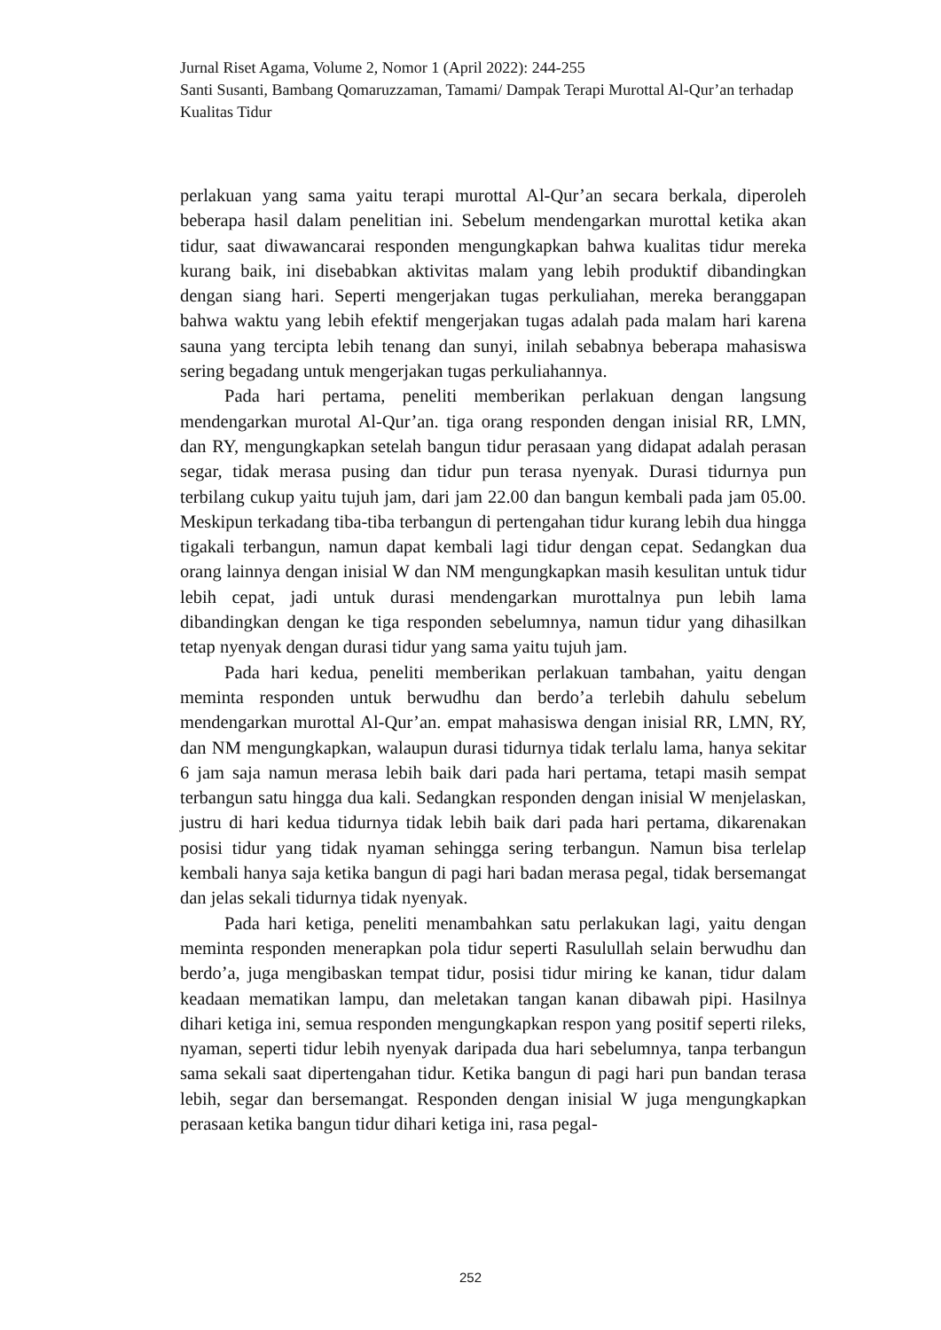Jurnal Riset Agama, Volume 2, Nomor 1 (April 2022): 244-255
Santi Susanti, Bambang Qomaruzzaman, Tamami/ Dampak Terapi Murottal Al-Qur’an terhadap Kualitas Tidur
perlakuan yang sama yaitu terapi murottal Al-Qur’an secara berkala, diperoleh beberapa hasil dalam penelitian ini. Sebelum mendengarkan murottal ketika akan tidur, saat diwawancarai responden mengungkapkan bahwa kualitas tidur mereka kurang baik, ini disebabkan aktivitas malam yang lebih produktif dibandingkan dengan siang hari. Seperti mengerjakan tugas perkuliahan, mereka beranggapan bahwa waktu yang lebih efektif mengerjakan tugas adalah pada malam hari karena sauna yang tercipta lebih tenang dan sunyi, inilah sebabnya beberapa mahasiswa sering begadang untuk mengerjakan tugas perkuliahannya.
Pada hari pertama, peneliti memberikan perlakuan dengan langsung mendengarkan murotal Al-Qur’an. tiga orang responden dengan inisial RR, LMN, dan RY, mengungkapkan setelah bangun tidur perasaan yang didapat adalah perasan segar, tidak merasa pusing dan tidur pun terasa nyenyak. Durasi tidurnya pun terbilang cukup yaitu tujuh jam, dari jam 22.00 dan bangun kembali pada jam 05.00. Meskipun terkadang tiba-tiba terbangun di pertengahan tidur kurang lebih dua hingga tigakali terbangun, namun dapat kembali lagi tidur dengan cepat. Sedangkan dua orang lainnya dengan inisial W dan NM mengungkapkan masih kesulitan untuk tidur lebih cepat, jadi untuk durasi mendengarkan murottalnya pun lebih lama dibandingkan dengan ke tiga responden sebelumnya, namun tidur yang dihasilkan tetap nyenyak dengan durasi tidur yang sama yaitu tujuh jam.
Pada hari kedua, peneliti memberikan perlakuan tambahan, yaitu dengan meminta responden untuk berwudhu dan berdo’a terlebih dahulu sebelum mendengarkan murottal Al-Qur’an. empat mahasiswa dengan inisial RR, LMN, RY, dan NM mengungkapkan, walaupun durasi tidurnya tidak terlalu lama, hanya sekitar 6 jam saja namun merasa lebih baik dari pada hari pertama, tetapi masih sempat terbangun satu hingga dua kali. Sedangkan responden dengan inisial W menjelaskan, justru di hari kedua tidurnya tidak lebih baik dari pada hari pertama, dikarenakan posisi tidur yang tidak nyaman sehingga sering terbangun. Namun bisa terlelap kembali hanya saja ketika bangun di pagi hari badan merasa pegal, tidak bersemangat dan jelas sekali tidurnya tidak nyenyak.
Pada hari ketiga, peneliti menambahkan satu perlakukan lagi, yaitu dengan meminta responden menerapkan pola tidur seperti Rasulullah selain berwudhu dan berdo’a, juga mengibaskan tempat tidur, posisi tidur miring ke kanan, tidur dalam keadaan mematikan lampu, dan meletakan tangan kanan dibawah pipi. Hasilnya dihari ketiga ini, semua responden mengungkapkan respon yang positif seperti rileks, nyaman, seperti tidur lebih nyenyak daripada dua hari sebelumnya, tanpa terbangun sama sekali saat dipertengahan tidur. Ketika bangun di pagi hari pun bandan terasa lebih, segar dan bersemangat. Responden dengan inisial W juga mengungkapkan perasaan ketika bangun tidur dihari ketiga ini, rasa pegal-
252